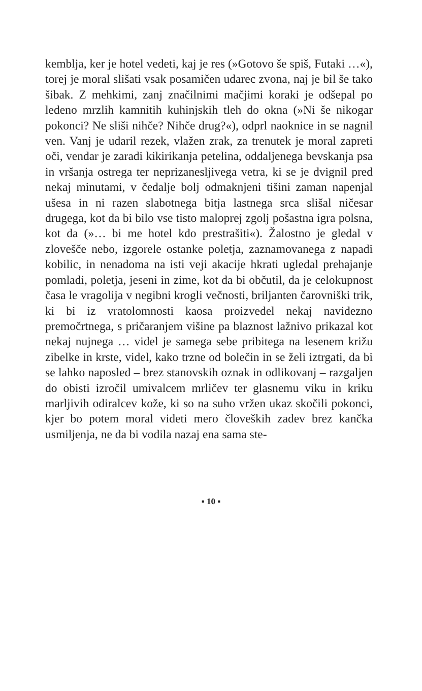kemblja, ker je hotel vedeti, kaj je res (»Gotovo še spiš, Futaki …«), torej je moral slišati vsak posamičen udarec zvona, naj je bil še tako šibak. Z mehkimi, zanj značilnimi mačjimi koraki je odšepal po ledeno mrzlih kamnitih kuhinjskih tleh do okna (»Ni še nikogar pokonci? Ne sliši nihče? Nihče drug?«), odprl naoknice in se nagnil ven. Vanj je udaril rezek, vlažen zrak, za trenutek je moral zapreti oči, vendar je zaradi kikirikanja petelina, oddaljenega bevskanja psa in vršanja ostrega ter neprizanesljivega vetra, ki se je dvignil pred nekaj minutami, v čedalje bolj odmaknjeni tišini zaman napenjal ušesa in ni razen slabotnega bitja lastnega srca slišal ničesar drugega, kot da bi bilo vse tisto maloprej zgolj pošastna igra polsna, kot da (»… bi me hotel kdo prestrašiti«). Žalostno je gledal v zlovešče nebo, izgorele ostanke poletja, zaznamovanega z napadi kobilic, in nenadoma na isti veji akacije hkrati ugledal prehajanje pomladi, poletja, jeseni in zime, kot da bi občutil, da je celokupnost časa le vragolija v negibni krogli večnosti, briljanten čarovniški trik, ki bi iz vratolomnosti kaosa proizvedel nekaj navidezno premočrtnega, s pričaranjem višine pa blaznost lažnivo prikazal kot nekaj nujnega … videl je samega sebe pribitega na lesenem križu zibelke in krste, videl, kako trzne od bolečin in se želi iztrgati, da bi se lahko naposled – brez stanovskih oznak in odlikovanj – razgaljen do obisti izročil umivalcem mrličev ter glasnemu viku in kriku marljivih odiralcev kože, ki so na suho vržen ukaz skočili pokonci, kjer bo potem moral videti mero človeških zadev brez kančka usmiljenja, ne da bi vodila nazaj ena sama ste-
▪ 10 ▪